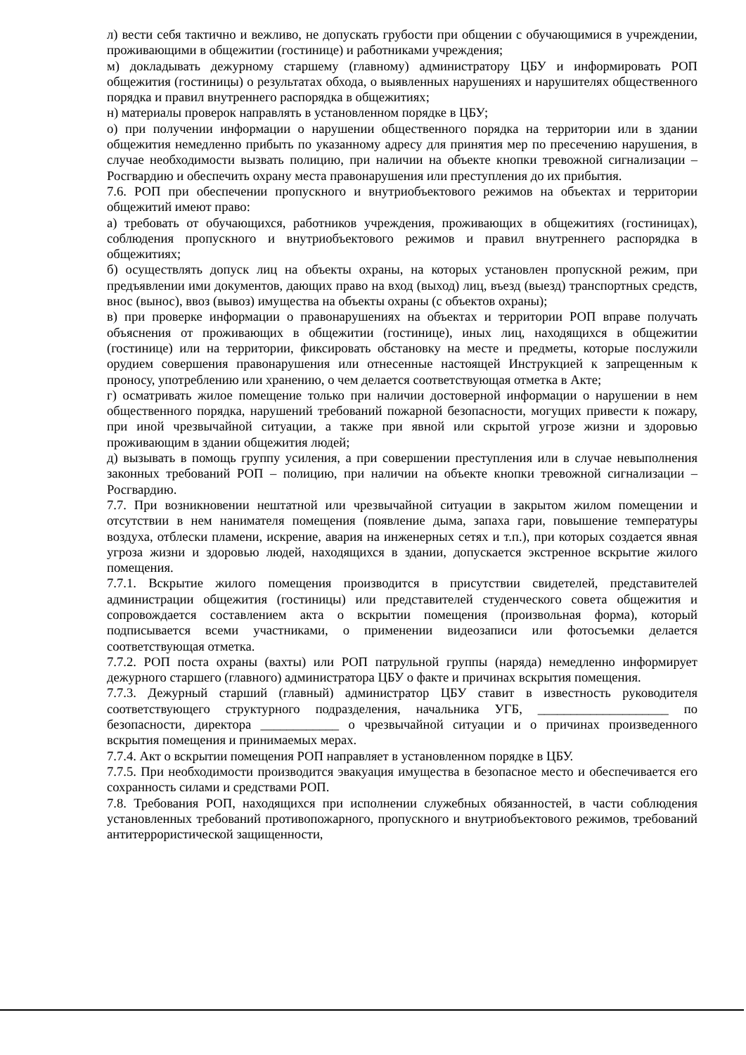л) вести себя тактично и вежливо, не допускать грубости при общении с обучающимися в учреждении, проживающими в общежитии (гостинице) и работниками учреждения;
м) докладывать дежурному старшему (главному) администратору ЦБУ и информировать РОП общежития (гостиницы) о результатах обхода, о выявленных нарушениях и нарушителях общественного порядка и правил внутреннего распорядка в общежитиях;
н) материалы проверок направлять в установленном порядке в ЦБУ;
о) при получении информации о нарушении общественного порядка на территории или в здании общежития немедленно прибыть по указанному адресу для принятия мер по пресечению нарушения, в случае необходимости вызвать полицию, при наличии на объекте кнопки тревожной сигнализации – Росгвардию и обеспечить охрану места правонарушения или преступления до их прибытия.
7.6. РОП при обеспечении пропускного и внутриобъектового режимов на объектах и территории общежитий имеют право:
а) требовать от обучающихся, работников учреждения, проживающих в общежитиях (гостиницах), соблюдения пропускного и внутриобъектового режимов и правил внутреннего распорядка в общежитиях;
б) осуществлять допуск лиц на объекты охраны, на которых установлен пропускной режим, при предъявлении ими документов, дающих право на вход (выход) лиц, въезд (выезд) транспортных средств, внос (вынос), ввоз (вывоз) имущества на объекты охраны (с объектов охраны);
в) при проверке информации о правонарушениях на объектах и территории РОП вправе получать объяснения от проживающих в общежитии (гостинице), иных лиц, находящихся в общежитии (гостинице) или на территории, фиксировать обстановку на месте и предметы, которые послужили орудием совершения правонарушения или отнесенные настоящей Инструкцией к запрещенным к проносу, употреблению или хранению, о чем делается соответствующая отметка в Акте;
г) осматривать жилое помещение только при наличии достоверной информации о нарушении в нем общественного порядка, нарушений требований пожарной безопасности, могущих привести к пожару, при иной чрезвычайной ситуации, а также при явной или скрытой угрозе жизни и здоровью проживающим в здании общежития людей;
д) вызывать в помощь группу усиления, а при совершении преступления или в случае невыполнения законных требований РОП – полицию, при наличии на объекте кнопки тревожной сигнализации – Росгвардию.
7.7. При возникновении нештатной или чрезвычайной ситуации в закрытом жилом помещении и отсутствии в нем нанимателя помещения (появление дыма, запаха гари, повышение температуры воздуха, отблески пламени, искрение, авария на инженерных сетях и т.п.), при которых создается явная угроза жизни и здоровью людей, находящихся в здании, допускается экстренное вскрытие жилого помещения.
7.7.1. Вскрытие жилого помещения производится в присутствии свидетелей, представителей администрации общежития (гостиницы) или представителей студенческого совета общежития и сопровождается составлением акта о вскрытии помещения (произвольная форма), который подписывается всеми участниками, о применении видеозаписи или фотосъемки делается соответствующая отметка.
7.7.2. РОП поста охраны (вахты) или РОП патрульной группы (наряда) немедленно информирует дежурного старшего (главного) администратора ЦБУ о факте и причинах вскрытия помещения.
7.7.3. Дежурный старший (главный) администратор ЦБУ ставит в известность руководителя соответствующего структурного подразделения, начальника УГБ, ____________________ по безопасности, директора ____________ о чрезвычайной ситуации и о причинах произведенного вскрытия помещения и принимаемых мерах.
7.7.4. Акт о вскрытии помещения РОП направляет в установленном порядке в ЦБУ.
7.7.5. При необходимости производится эвакуация имущества в безопасное место и обеспечивается его сохранность силами и средствами РОП.
7.8. Требования РОП, находящихся при исполнении служебных обязанностей, в части соблюдения установленных требований противопожарного, пропускного и внутриобъектового режимов, требований антитеррористической защищенности,